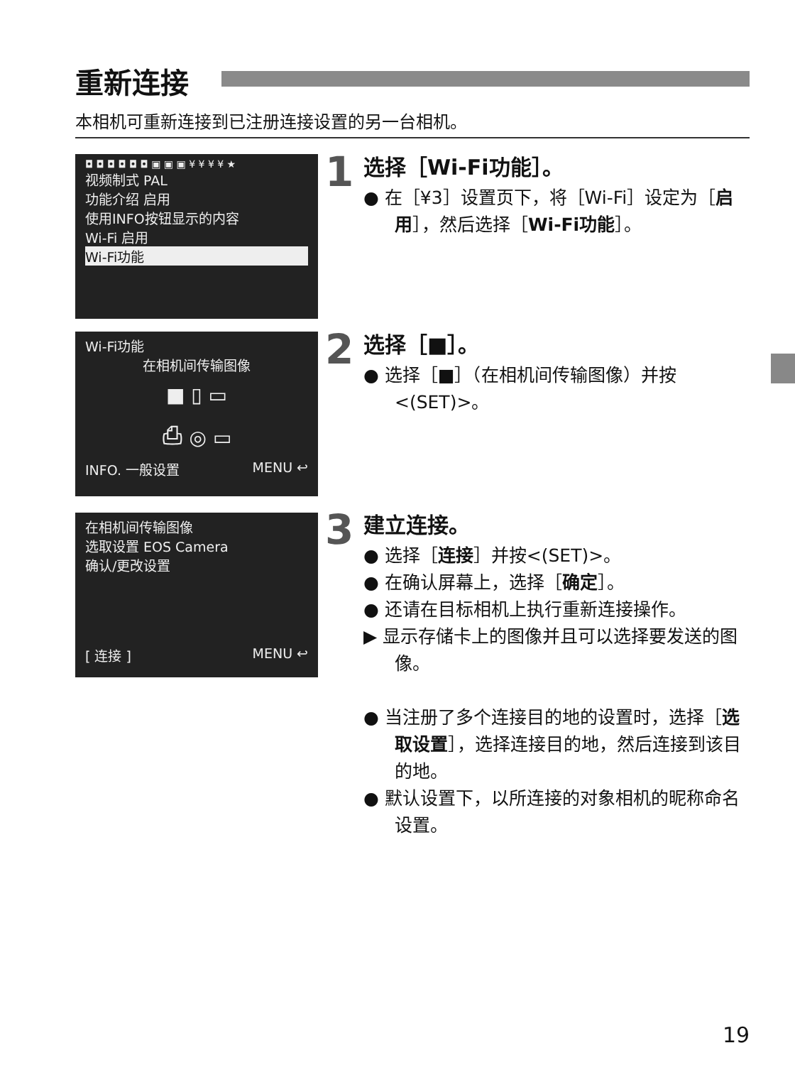重新连接
本相机可重新连接到已注册连接设置的另一台相机。
◘ ◘ ◘ ◘ ◘ ◘ ▣ ▣ ▣ ¥ ¥ ¥ ¥ ★
视频制式 PAL
功能介绍 启用
使用INFO按钮显示的内容
Wi-Fi 启用
Wi-Fi功能
Wi-Fi功能
在相机间传输图像
■ ▯ ▭
⎙ ◎ ▭
INFO. 一般设置 MENU ↩
在相机间传输图像
选取设置 EOS Camera
确认/更改设置
[ 连接 ] MENU ↩
1
选择［Wi-Fi功能］。
● 在［¥3］设置页下，将［Wi-Fi］设定为［启用］，然后选择［Wi-Fi功能］。
2
选择［■］。
● 选择［■］（在相机间传输图像）并按<(SET)>。
3
建立连接。
● 选择［连接］并按<(SET)>。
● 在确认屏幕上，选择［确定］。
● 还请在目标相机上执行重新连接操作。
▶ 显示存储卡上的图像并且可以选择要发送的图像。
● 当注册了多个连接目的地的设置时，选择［选取设置］，选择连接目的地，然后连接到该目的地。
● 默认设置下，以所连接的对象相机的昵称命名设置。
19